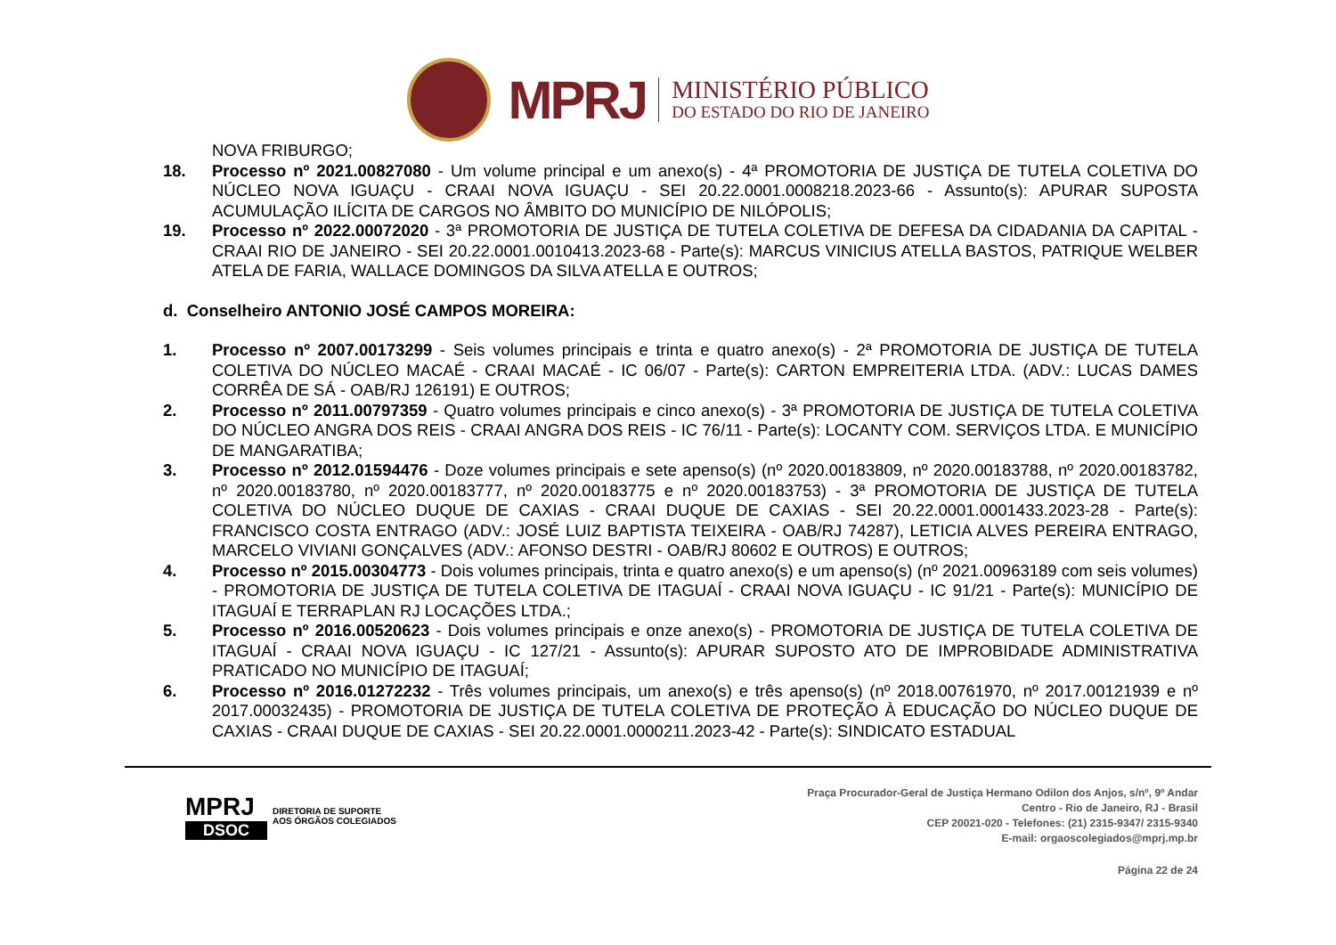MPRJ
MINISTÉRIO PÚBLICO
DO ESTADO DO RIO DE JANEIRO
NOVA FRIBURGO;
18. Processo nº 2021.00827080 - Um volume principal e um anexo(s) - 4ª PROMOTORIA DE JUSTIÇA DE TUTELA COLETIVA DO NÚCLEO NOVA IGUAÇU - CRAAI NOVA IGUAÇU - SEI 20.22.0001.0008218.2023-66 - Assunto(s): APURAR SUPOSTA ACUMULAÇÃO ILÍCITA DE CARGOS NO ÂMBITO DO MUNICÍPIO DE NILÓPOLIS;
19. Processo nº 2022.00072020 - 3ª PROMOTORIA DE JUSTIÇA DE TUTELA COLETIVA DE DEFESA DA CIDADANIA DA CAPITAL - CRAAI RIO DE JANEIRO - SEI 20.22.0001.0010413.2023-68 - Parte(s): MARCUS VINICIUS ATELLA BASTOS, PATRIQUE WELBER ATELA DE FARIA, WALLACE DOMINGOS DA SILVA ATELLA E OUTROS;
d. Conselheiro ANTONIO JOSÉ CAMPOS MOREIRA:
1. Processo nº 2007.00173299 - Seis volumes principais e trinta e quatro anexo(s) - 2ª PROMOTORIA DE JUSTIÇA DE TUTELA COLETIVA DO NÚCLEO MACAÉ - CRAAI MACAÉ - IC 06/07 - Parte(s): CARTON EMPREITERIA LTDA. (ADV.: LUCAS DAMES CORRÊA DE SÁ - OAB/RJ 126191) E OUTROS;
2. Processo nº 2011.00797359 - Quatro volumes principais e cinco anexo(s) - 3ª PROMOTORIA DE JUSTIÇA DE TUTELA COLETIVA DO NÚCLEO ANGRA DOS REIS - CRAAI ANGRA DOS REIS - IC 76/11 - Parte(s): LOCANTY COM. SERVIÇOS LTDA. E MUNICÍPIO DE MANGARATIBA;
3. Processo nº 2012.01594476 - Doze volumes principais e sete apenso(s) (nº 2020.00183809, nº 2020.00183788, nº 2020.00183782, nº 2020.00183780, nº 2020.00183777, nº 2020.00183775 e nº 2020.00183753) - 3ª PROMOTORIA DE JUSTIÇA DE TUTELA COLETIVA DO NÚCLEO DUQUE DE CAXIAS - CRAAI DUQUE DE CAXIAS - SEI 20.22.0001.0001433.2023-28 - Parte(s): FRANCISCO COSTA ENTRAGO (ADV.: JOSÉ LUIZ BAPTISTA TEIXEIRA - OAB/RJ 74287), LETICIA ALVES PEREIRA ENTRAGO, MARCELO VIVIANI GONÇALVES (ADV.: AFONSO DESTRI - OAB/RJ 80602 E OUTROS) E OUTROS;
4. Processo nº 2015.00304773 - Dois volumes principais, trinta e quatro anexo(s) e um apenso(s) (nº 2021.00963189 com seis volumes) - PROMOTORIA DE JUSTIÇA DE TUTELA COLETIVA DE ITAGUAÍ - CRAAI NOVA IGUAÇU - IC 91/21 - Parte(s): MUNICÍPIO DE ITAGUAÍ E TERRAPLAN RJ LOCAÇÕES LTDA.;
5. Processo nº 2016.00520623 - Dois volumes principais e onze anexo(s) - PROMOTORIA DE JUSTIÇA DE TUTELA COLETIVA DE ITAGUAÍ - CRAAI NOVA IGUAÇU - IC 127/21 - Assunto(s): APURAR SUPOSTO ATO DE IMPROBIDADE ADMINISTRATIVA PRATICADO NO MUNICÍPIO DE ITAGUAÍ;
6. Processo nº 2016.01272232 - Três volumes principais, um anexo(s) e três apenso(s) (nº 2018.00761970, nº 2017.00121939 e nº 2017.00032435) - PROMOTORIA DE JUSTIÇA DE TUTELA COLETIVA DE PROTEÇÃO À EDUCAÇÃO DO NÚCLEO DUQUE DE CAXIAS - CRAAI DUQUE DE CAXIAS - SEI 20.22.0001.0000211.2023-42 - Parte(s): SINDICATO ESTADUAL
MPRJ
DSOC
DIRETORIA DE SUPORTE
AOS ÓRGÃOS COLEGIADOS
Praça Procurador-Geral de Justiça Hermano Odilon dos Anjos, s/nº, 9º Andar
Centro - Rio de Janeiro, RJ - Brasil
CEP 20021-020 - Telefones: (21) 2315-9347/ 2315-9340
E-mail: orgaoscolegiados@mprj.mp.br
Página 22 de 24